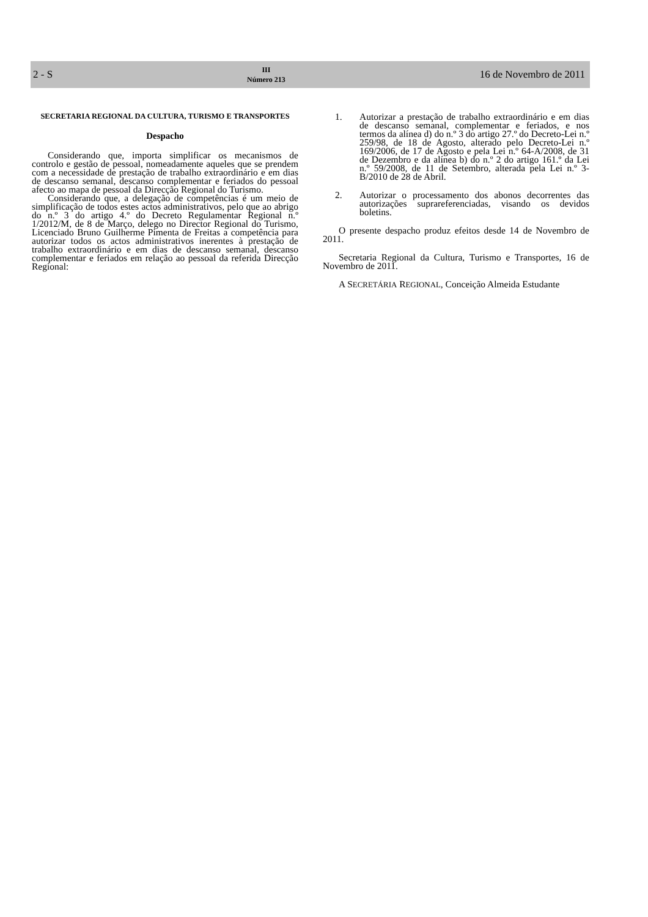2 - S
III
Número 213
16 de Novembro de 2011
SECRETARIA REGIONAL DA CULTURA, TURISMO E TRANSPORTES
Despacho
Considerando que, importa simplificar os mecanismos de controlo e gestão de pessoal, nomeadamente aqueles que se prendem com a necessidade de prestação de trabalho extraordinário e em dias de descanso semanal, descanso complementar e feriados do pessoal afecto ao mapa de pessoal da Direcção Regional do Turismo.
Considerando que, a delegação de competências é um meio de simplificação de todos estes actos administrativos, pelo que ao abrigo do n.º 3 do artigo 4.º do Decreto Regulamentar Regional n.º 1/2012/M, de 8 de Março, delego no Director Regional do Turismo, Licenciado Bruno Guilherme Pimenta de Freitas a competência para autorizar todos os actos administrativos inerentes à prestação de trabalho extraordinário e em dias de descanso semanal, descanso complementar e feriados em relação ao pessoal da referida Direcção Regional:
1. Autorizar a prestação de trabalho extraordinário e em dias de descanso semanal, complementar e feriados, e nos termos da alínea d) do n.º 3 do artigo 27.º do Decreto-Lei n.º 259/98, de 18 de Agosto, alterado pelo Decreto-Lei n.º 169/2006, de 17 de Agosto e pela Lei n.º 64-A/2008, de 31 de Dezembro e da alínea b) do n.º 2 do artigo 161.º da Lei n.º 59/2008, de 11 de Setembro, alterada pela Lei n.º 3-B/2010 de 28 de Abril.
2. Autorizar o processamento dos abonos decorrentes das autorizações suprareferenciadas, visando os devidos boletins.
O presente despacho produz efeitos desde 14 de Novembro de 2011.
Secretaria Regional da Cultura, Turismo e Transportes, 16 de Novembro de 2011.
A SECRETÁRIA REGIONAL, Conceição Almeida Estudante